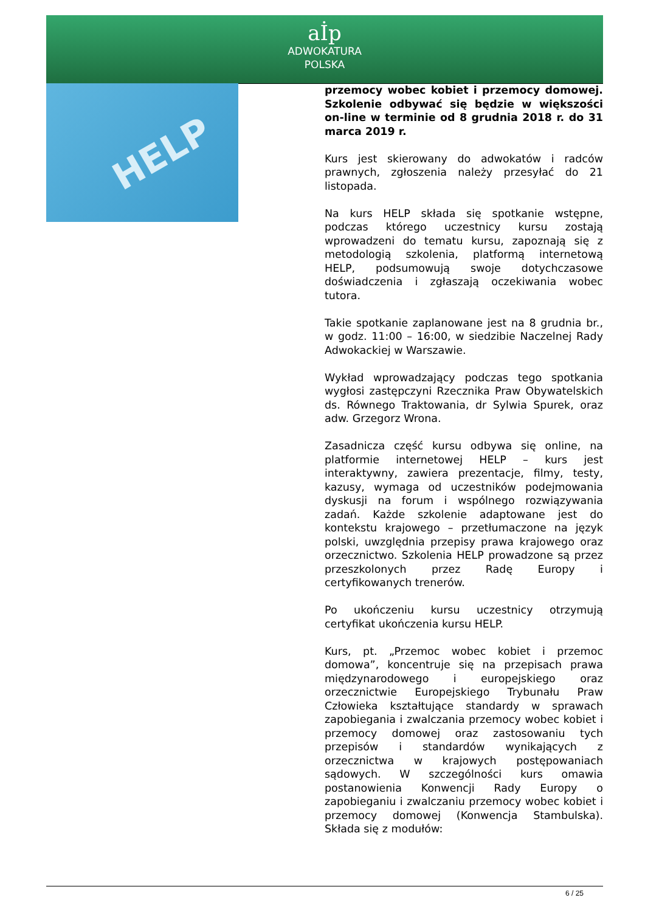aİp
ADWOKATURA
POLSKA
HELP
przemocy wobec kobiet i przemocy domowej. Szkolenie odbywać się będzie w większości on-line w terminie od 8 grudnia 2018 r. do 31 marca 2019 r.
Kurs jest skierowany do adwokatów i radców prawnych, zgłoszenia należy przesyłać do 21 listopada.
Na kurs HELP składa się spotkanie wstępne, podczas którego uczestnicy kursu zostają wprowadzeni do tematu kursu, zapoznają się z metodologią szkolenia, platformą internetową HELP, podsumowują swoje dotychczasowe doświadczenia i zgłaszają oczekiwania wobec tutora.
Takie spotkanie zaplanowane jest na 8 grudnia br., w godz. 11:00 – 16:00, w siedzibie Naczelnej Rady Adwokackiej w Warszawie.
Wykład wprowadzający podczas tego spotkania wygłosi zastępczyni Rzecznika Praw Obywatelskich ds. Równego Traktowania, dr Sylwia Spurek, oraz adw. Grzegorz Wrona.
Zasadnicza część kursu odbywa się online, na platformie internetowej HELP – kurs jest interaktywny, zawiera prezentacje, filmy, testy, kazusy, wymaga od uczestników podejmowania dyskusji na forum i wspólnego rozwiązywania zadań. Każde szkolenie adaptowane jest do kontekstu krajowego – przetłumaczone na język polski, uwzględnia przepisy prawa krajowego oraz orzecznictwo. Szkolenia HELP prowadzone są przez przeszkolonych przez Radę Europy i certyfikowanych trenerów.
Po ukończeniu kursu uczestnicy otrzymują certyfikat ukończenia kursu HELP.
Kurs, pt. „Przemoc wobec kobiet i przemoc domowa”, koncentruje się na przepisach prawa międzynarodowego i europejskiego oraz orzecznictwie Europejskiego Trybunału Praw Człowieka kształtujące standardy w sprawach zapobiegania i zwalczania przemocy wobec kobiet i przemocy domowej oraz zastosowaniu tych przepisów i standardów wynikających z orzecznictwa w krajowych postępowaniach sądowych. W szczególności kurs omawia postanowienia Konwencji Rady Europy o zapobieganiu i zwalczaniu przemocy wobec kobiet i przemocy domowej (Konwencja Stambulska). Składa się z modułów:
6 / 25